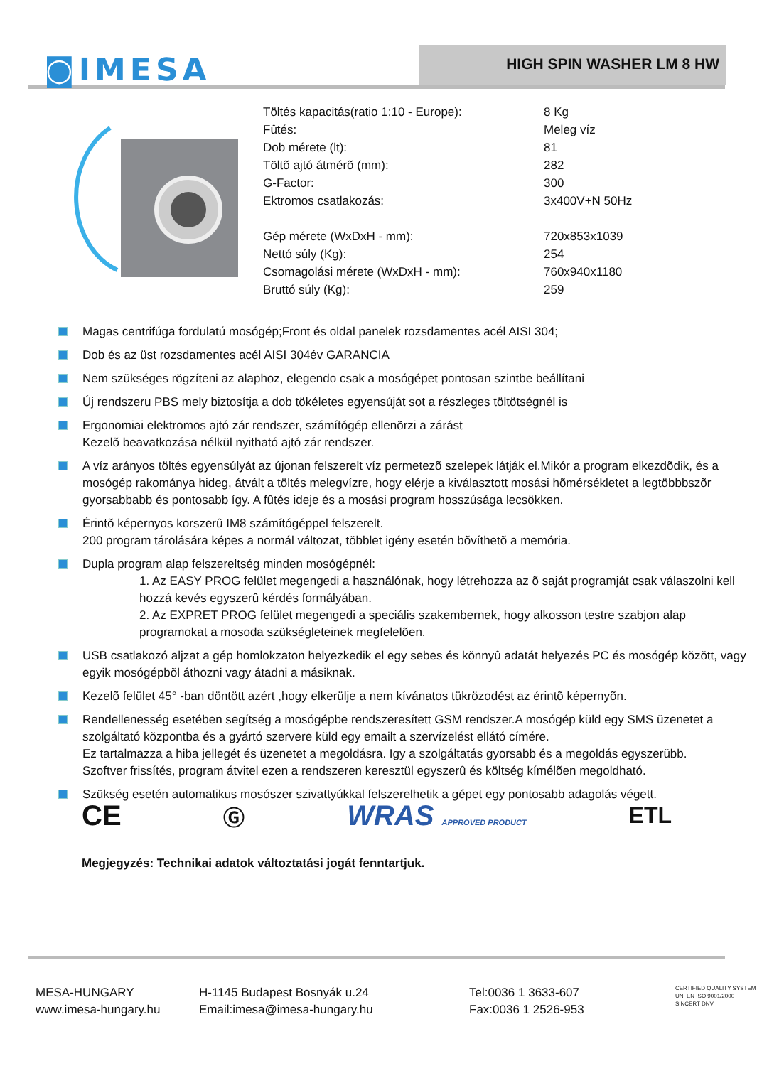◙IMESA HIGH SPIN WASHER LM 8 HW
| Töltés kapacitás(ratio 1:10 - Europe): | 8 Kg |
| Fûtés: | Meleg víz |
| Dob mérete (lt): | 81 |
| Töltõ ajtó átmérõ (mm): | 282 |
| G-Factor: | 300 |
| Ektromos csatlakozás: | 3x400V+N 50Hz |
| Gép mérete (WxDxH - mm): | 720x853x1039 |
| Nettó súly (Kg): | 254 |
| Csomagolási mérete (WxDxH - mm): | 760x940x1180 |
| Bruttó súly (Kg): | 259 |
Magas centrifúga fordulatú mosógép;Front és oldal panelek rozsdamentes acél AISI 304;
Dob és az üst rozsdamentes acél AISI 304év GARANCIA
Nem szükséges rögzíteni az alaphoz, elegendo csak a mosógépet pontosan szintbe beállítani
Új rendszeru PBS mely biztosítja a dob tökéletes egyensúját sot a részleges töltötségnél is
Ergonomiai elektromos ajtó zár rendszer, számítógép ellenõrzi a zárást
Kezelõ beavatkozása nélkül nyitható ajtó zár rendszer.
A víz arányos töltés egyensúlyát az újonan felszerelt víz permetezõ szelepek látják el.Mikór a program elkezdõdik, és a mosógép rakománya hideg, átvált a töltés melegvízre, hogy elérje a kiválasztott mosási hõmérsékletet a legtöbbbszõr gyorsabbabb és pontosabb így. A fûtés ideje és a mosási program hosszúsága lecsökken.
Érintõ képernyos korszerû IM8 számítógéppel felszerelt.
200 program tárolására képes a normál változat, többlet igény esetén bõvíthetõ a memória.
Dupla program alap felszereltség minden mosógépnél:
1. Az EASY PROG felület megengedi a használónak, hogy létrehozza az õ saját programját csak válaszolni kell hozzá kevés egyszerû kérdés formályában.
2. Az EXPRET PROG felület megengedi a speciális szakembernek, hogy alkosson testre szabjon alap programokat a mosoda szükségleteinek megfelelõen.
USB csatlakozó aljzat a gép homlokzaton helyezkedik el egy sebes és könnyû adatát helyezés PC és mosógép között, vagy egyik mosógépbõl áthozni vagy átadni a másiknak.
Kezelõ felület 45° -ban döntött azért ,hogy elkerülje a nem kívánatos tükrözodést az érintõ képernyõn.
Rendellenesség esetében segítség a mosógépbe rendszeresített GSM rendszer.A mosógép küld egy SMS üzenetet a szolgáltató központba és a gyártó szervere küld egy emailt a szervízelést ellátó címére.
Ez tartalmazza a hiba jellegét és üzenetet a megoldásra. Igy a szolgáltatás gyorsabb és a megoldás egyszerübb.
Szoftver frissítés, program átvitel ezen a rendszeren keresztül egyszerû és költség kímélõen megoldható.
Szükség esetén automatikus mosószer szivattyúkkal felszerelhetik a gépet egy pontosabb adagolás végett.
CE Ⓖ WRAS APPROVED PRODUCT ETL
Megjegyzés: Technikai adatok változtatási jogát fenntartjuk.
MESA-HUNGARY
www.imesa-hungary.hu
H-1145 Budapest Bosnyák u.24
Email:imesa@imesa-hungary.hu
Tel:0036 1 3633-607
Fax:0036 1 2526-953
CERTIFIED QUALITY SYSTEM
UNI EN ISO 9001/2000
SINCERT DNV